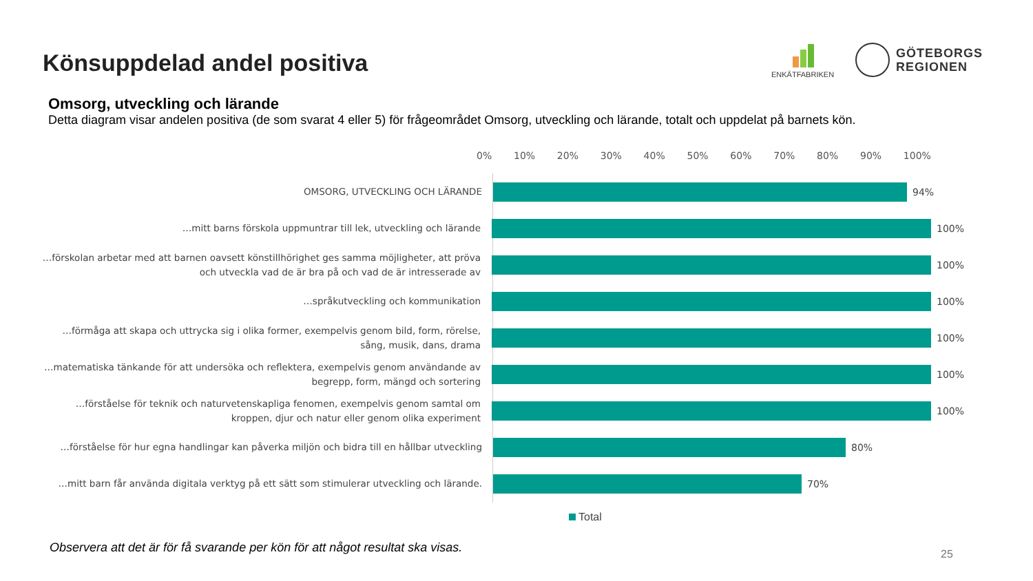Könsuppdelad andel positiva
ENKÄTFABRIKEN
GÖTEBORGS
REGIONEN
Omsorg, utveckling och lärande
Detta diagram visar andelen positiva (de som svarat 4 eller 5) för frågeområdet Omsorg, utveckling och lärande, totalt och uppdelat på barnets kön.
0% 10% 20% 30% 40% 50% 60% 70% 80% 90% 100%
OMSORG, UTVECKLING OCH LÄRANDE
94%
…mitt barns förskola uppmuntrar till lek, utveckling och lärande
100%
…förskolan arbetar med att barnen oavsett könstillhörighet ges samma möjligheter, att pröva och utveckla vad de är bra på och vad de är intresserade av
100%
…språkutveckling och kommunikation
100%
…förmåga att skapa och uttrycka sig i olika former, exempelvis genom bild, form, rörelse, sång, musik, dans, drama
100%
…matematiska tänkande för att undersöka och reflektera, exempelvis genom användande av begrepp, form, mängd och sortering
100%
…förståelse för teknik och naturvetenskapliga fenomen, exempelvis genom samtal om kroppen, djur och natur eller genom olika experiment
100%
…förståelse för hur egna handlingar kan påverka miljön och bidra till en hållbar utveckling
80%
…mitt barn får använda digitala verktyg på ett sätt som stimulerar utveckling och lärande.
70%
Total
Observera att det är för få svarande per kön för att något resultat ska visas.
25